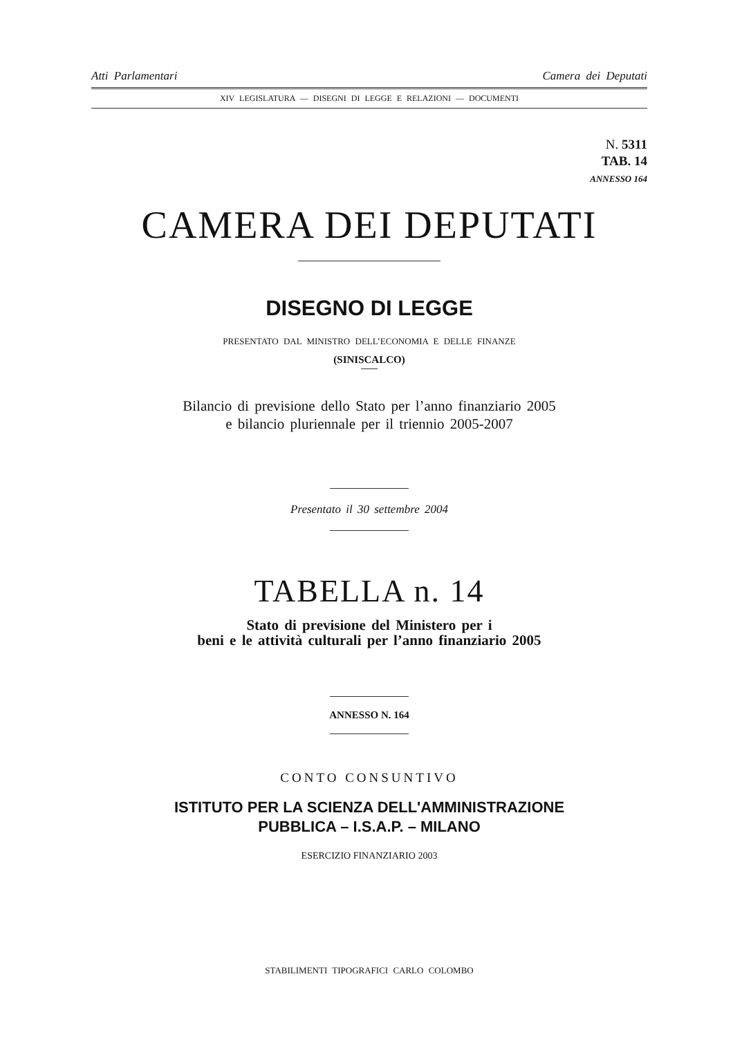Atti Parlamentari Camera dei Deputati
XIV LEGISLATURA — DISEGNI DI LEGGE E RELAZIONI — DOCUMENTI
N. 5311
TAB. 14
ANNESSO 164
CAMERA DEI DEPUTATI
DISEGNO DI LEGGE
PRESENTATO DAL MINISTRO DELL’ECONOMIA E DELLE FINANZE
(SINISCALCO)
Bilancio di previsione dello Stato per l’anno finanziario 2005
e bilancio pluriennale per il triennio 2005-2007
Presentato il 30 settembre 2004
TABELLA n. 14
Stato di previsione del Ministero per i
beni e le attività culturali per l’anno finanziario 2005
ANNESSO N. 164
CONTO CONSUNTIVO
ISTITUTO PER LA SCIENZA DELL'AMMINISTRAZIONE
PUBBLICA – I.S.A.P. – MILANO
ESERCIZIO FINANZIARIO 2003
STABILIMENTI TIPOGRAFICI CARLO COLOMBO